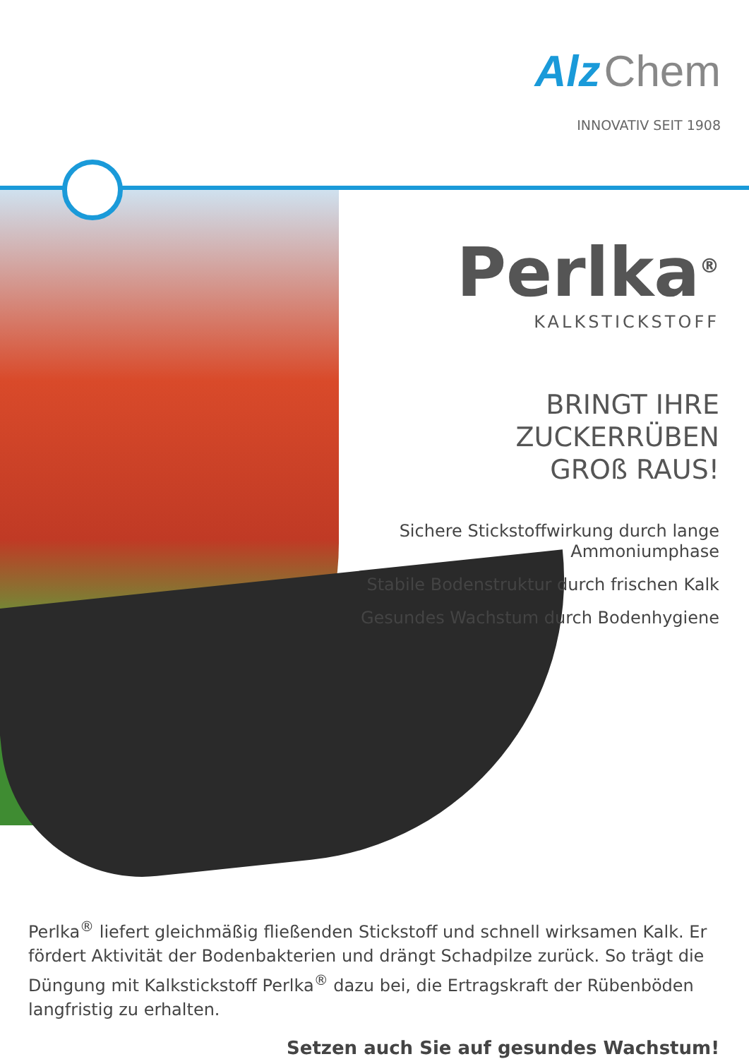Alz Chem
INNOVATIV SEIT 1908
Perlka<sup>®</sup>
KALKSTICKSTOFF
BRINGT IHRE ZUCKERRÜBEN
GROß RAUS!
Sichere Stickstoffwirkung durch lange Ammoniumphase
Stabile Bodenstruktur durch frischen Kalk
Gesundes Wachstum durch Bodenhygiene
Perlka<sup>®</sup> liefert gleichmäßig fließenden Stickstoff und schnell wirksamen Kalk. Er fördert Aktivität der Bodenbakterien und drängt Schadpilze zurück. So trägt die Düngung mit Kalkstickstoff Perlka<sup>®</sup> dazu bei, die Ertragskraft der Rübenböden langfristig zu erhalten.
Setzen auch Sie auf gesundes Wachstum!